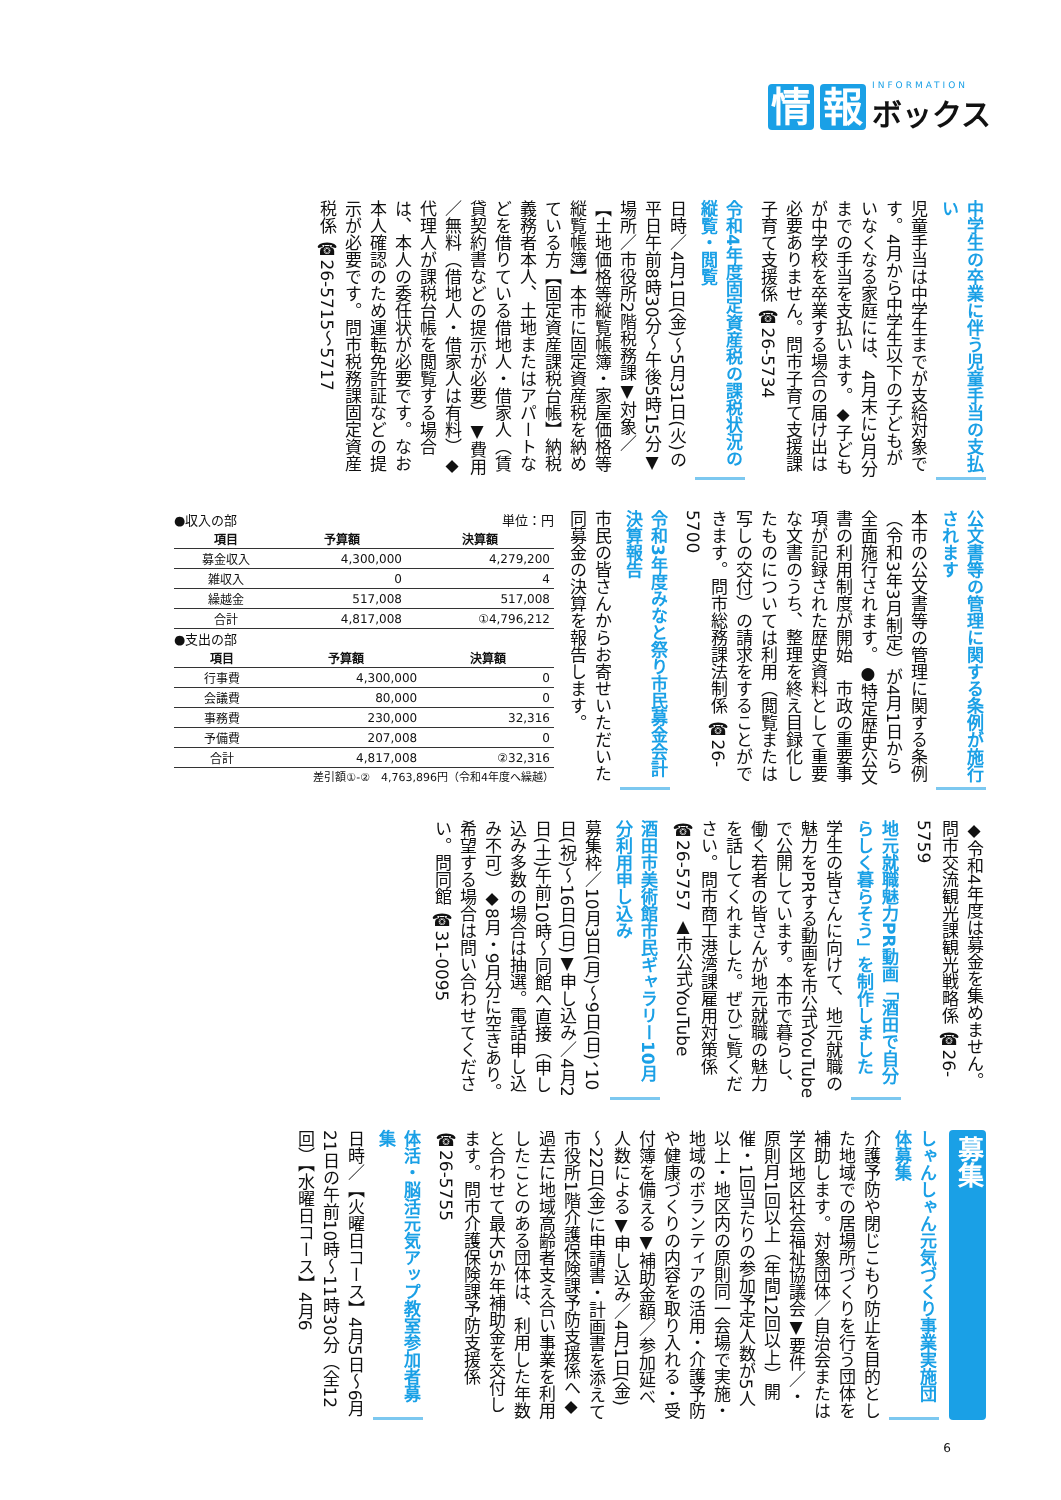情 報
INFORMATION
ボックス
中学生の卒業に伴う児童手当の支払い
児童手当は中学生までが支給対象です。4月から中学生以下の子どもがいなくなる家庭には、4月末に3月分までの手当を支払います。◆子どもが中学校を卒業する場合の届け出は必要ありません。問市子育て支援課子育て支援係 ☎26-5734
令和4年度固定資産税の課税状況の縦覧・閲覧
日時／4月1日(金)～5月31日(火)の平日午前8時30分～午後5時15分▼場所／市役所2階税務課▼対象／【土地価格等縦覧帳簿・家屋価格等縦覧帳簿】本市に固定資産税を納めている方【固定資産課税台帳】納税義務者本人、土地またはアパートなどを借りている借地人・借家人（賃貸契約書などの提示が必要）▼費用／無料（借地人・借家人は有料）◆代理人が課税台帳を閲覧する場合は、本人の委任状が必要です。なお本人確認のため運転免許証などの提示が必要です。問市税務課固定資産税係 ☎26-5715～5717
公文書等の管理に関する条例が施行されます
本市の公文書等の管理に関する条例（令和3年3月制定）が4月1日から全面施行されます。●特定歴史公文書の利用制度が開始　市政の重要事項が記録された歴史資料として重要な文書のうち、整理を終え目録化したものについては利用（閲覧または写しの交付）の請求をすることができます。問市総務課法制係 ☎26-5700
令和3年度みなと祭り市民募金会計決算報告
市民の皆さんからお寄せいただいた同募金の決算を報告します。
●収入の部　単位：円
| 項目 | 予算額 | 決算額 |
| --- | --- | --- |
| 募金収入 | 4,300,000 | 4,279,200 |
| 雑収入 | 0 | 4 |
| 繰越金 | 517,008 | 517,008 |
| 合計 | 4,817,008 | ①4,796,212 |
●支出の部
| 項目 | 予算額 | 決算額 |
| --- | --- | --- |
| 行事費 | 4,300,000 | 0 |
| 会議費 | 80,000 | 0 |
| 事務費 | 230,000 | 32,316 |
| 予備費 | 207,008 | 0 |
| 合計 | 4,817,008 | ②32,316 |
差引額①-②　4,763,896円（令和4年度へ繰越）
◆令和4年度は募金を集めません。問市交流観光課観光戦略係 ☎26-5759
地元就職魅力PR動画「酒田で自分らしく暮らそう」を制作しました
学生の皆さんに向けて、地元就職の魅力をPRする動画を市公式YouTubeで公開しています。本市で暮らし、働く若者の皆さんが地元就職の魅力を話してくれました。ぜひご覧ください。問市商工港湾課雇用対策係 ☎26-5757 ▲市公式YouTube
酒田市美術館市民ギャラリー10月分利用申し込み
募集枠／10月3日(月)～9日(日)、10日(祝)～16日(日)▼申し込み／4月2日(土)午前10時～同館へ直接（申し込み多数の場合は抽選。電話申し込み不可）◆8月・9月分に空きあり。希望する場合は問い合わせてください。問同館 ☎31-0095
募集
しゃんしゃん元気づくり事業実施団体募集
介護予防や閉じこもり防止を目的とした地域での居場所づくりを行う団体を補助します。対象団体／自治会または学区地区社会福祉協議会▼要件／・原則月1回以上（年間12回以上）開催・1回当たりの参加予定人数が5人以上・地区内の原則同一会場で実施・地域のボランティアの活用・介護予防や健康づくりの内容を取り入れる・受付簿を備える▼補助金額／参加延べ人数による▼申し込み／4月1日(金)～22日(金)に申請書・計画書を添えて市役所1階介護保険課予防支援係へ◆過去に地域高齢者支え合い事業を利用したことのある団体は、利用した年数と合わせて最大5か年補助金を交付します。問市介護保険課予防支援係 ☎26-5755
体活・脳活元気アップ教室参加者募集
日時／【火曜日コース】4月5日～6月21日の午前10時～11時30分（全12回）【水曜日コース】4月6
6